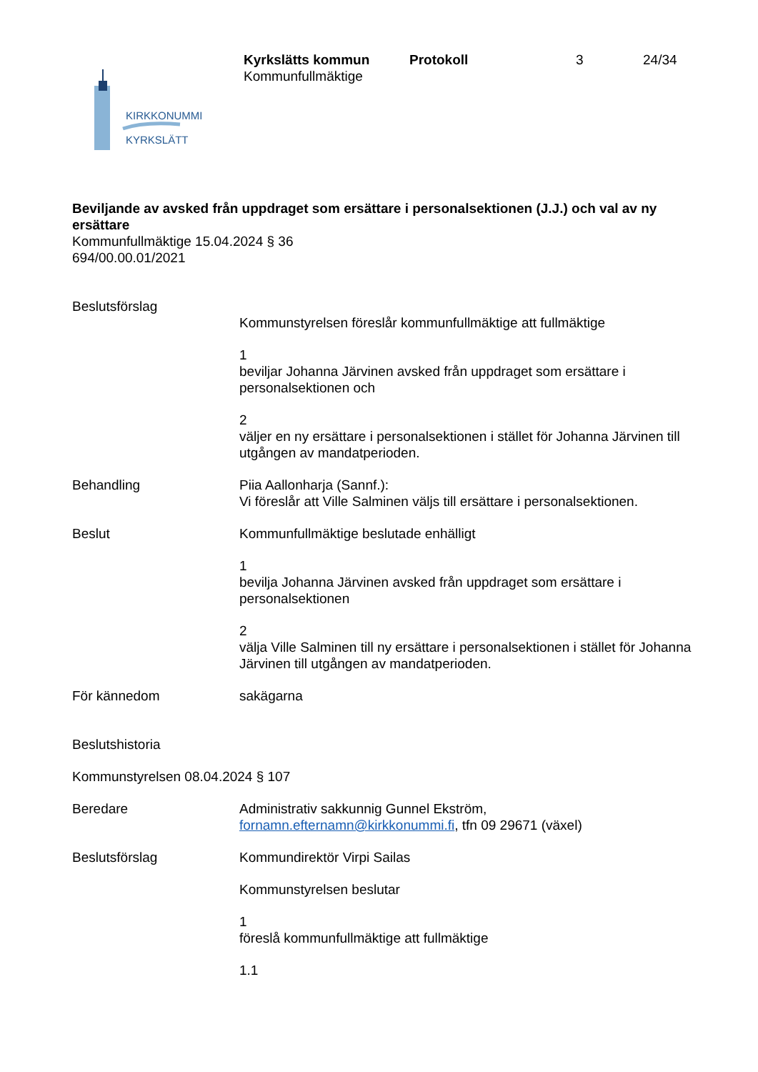KIRKKONUMMI
KYRKSLÄTT
Kyrkslätts kommun
Kommunfullmäktige
Protokoll 3 24/34
Beviljande av avsked från uppdraget som ersättare i personalsektionen (J.J.) och val av ny ersättare
Kommunfullmäktige 15.04.2024 § 36
694/00.00.01/2021
Beslutsförslag
Kommunstyrelsen föreslår kommunfullmäktige att fullmäktige
1
beviljar Johanna Järvinen avsked från uppdraget som ersättare i personalsektionen och
2
väljer en ny ersättare i personalsektionen i stället för Johanna Järvinen till utgången av mandatperioden.
Behandling Piia Aallonharja (Sannf.):
Vi föreslår att Ville Salminen väljs till ersättare i personalsektionen.
Beslut Kommunfullmäktige beslutade enhälligt
1
bevilja Johanna Järvinen avsked från uppdraget som ersättare i personalsektionen
2
välja Ville Salminen till ny ersättare i personalsektionen i stället för Johanna Järvinen till utgången av mandatperioden.
För kännedom sakägarna
Beslutshistoria
Kommunstyrelsen 08.04.2024 § 107
Beredare Administrativ sakkunnig Gunnel Ekström,
fornamn.efternamn@kirkkonummi.fi, tfn 09 29671 (växel)
Beslutsförslag Kommundirektör Virpi Sailas
Kommunstyrelsen beslutar
1
föreslå kommunfullmäktige att fullmäktige
1.1